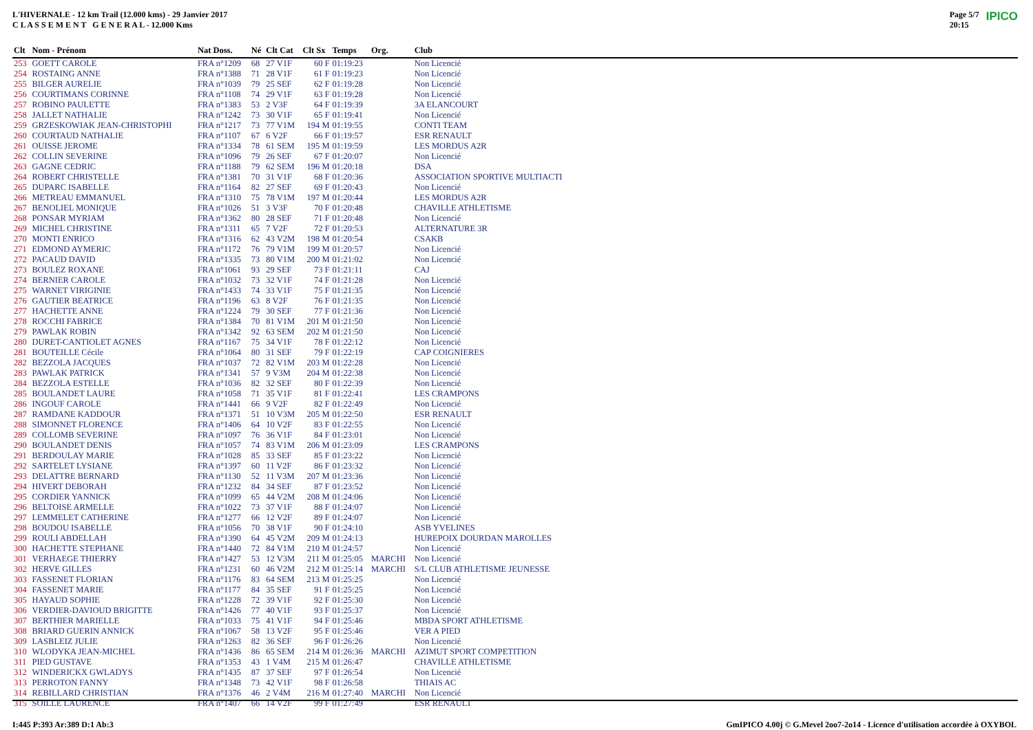L'HIVERNALE - 12 km Trail (12.000 kms) - 29 Janvier 2017
C L A S S E M E N T G E N E R A L - 12.000 Kms
Page 5/7
20:15 IPICO
| Clt | Nom - Prénom | Nat Doss. | Né | Clt Cat | Clt Sx | Temps | Org. | Club | |
| --- | --- | --- | --- | --- | --- | --- | --- | --- | --- |
| 253 | GOETT CAROLE | FRA n°1209 | 68 | 27 V1F | 60 F | 01:19:23 | | Non Licencié | |
| 254 | ROSTAING ANNE | FRA n°1388 | 71 | 28 V1F | 61 F | 01:19:23 | | Non Licencié | |
| 255 | BILGER AURELIE | FRA n°1039 | 79 | 25 SEF | 62 F | 01:19:28 | | Non Licencié | |
| 256 | COURTIMANS CORINNE | FRA n°1108 | 74 | 29 V1F | 63 F | 01:19:28 | | Non Licencié | |
| 257 | ROBINO PAULETTE | FRA n°1383 | 53 | 2 V3F | 64 F | 01:19:39 | | 3A ELANCOURT | |
| 258 | JALLET NATHALIE | FRA n°1242 | 73 | 30 V1F | 65 F | 01:19:41 | | Non Licencié | |
| 259 | GRZESKOWIAK JEAN-CHRISTOPHI | FRA n°1217 | 73 | 77 V1M | 194 M | 01:19:55 | | CONTI TEAM | |
| 260 | COURTAUD NATHALIE | FRA n°1107 | 67 | 6 V2F | 66 F | 01:19:57 | | ESR RENAULT | |
| 261 | OUISSE JEROME | FRA n°1334 | 78 | 61 SEM | 195 M | 01:19:59 | | LES MORDUS A2R | |
| 262 | COLLIN SEVERINE | FRA n°1096 | 79 | 26 SEF | 67 F | 01:20:07 | | Non Licencié | |
| 263 | GAGNE CEDRIC | FRA n°1188 | 79 | 62 SEM | 196 M | 01:20:18 | | DSA | |
| 264 | ROBERT CHRISTELLE | FRA n°1381 | 70 | 31 V1F | 68 F | 01:20:36 | | ASSOCIATION SPORTIVE MULTIACTI | |
| 265 | DUPARC ISABELLE | FRA n°1164 | 82 | 27 SEF | 69 F | 01:20:43 | | Non Licencié | |
| 266 | METREAU EMMANUEL | FRA n°1310 | 75 | 78 V1M | 197 M | 01:20:44 | | LES MORDUS A2R | |
| 267 | BENOLIEL MONIQUE | FRA n°1026 | 51 | 3 V3F | 70 F | 01:20:48 | | CHAVILLE ATHLETISME | |
| 268 | PONSAR MYRIAM | FRA n°1362 | 80 | 28 SEF | 71 F | 01:20:48 | | Non Licencié | |
| 269 | MICHEL CHRISTINE | FRA n°1311 | 65 | 7 V2F | 72 F | 01:20:53 | | ALTERNATURE 3R | |
| 270 | MONTI ENRICO | FRA n°1316 | 62 | 43 V2M | 198 M | 01:20:54 | | CSAKB | |
| 271 | EDMOND AYMERIC | FRA n°1172 | 76 | 79 V1M | 199 M | 01:20:57 | | Non Licencié | |
| 272 | PACAUD DAVID | FRA n°1335 | 73 | 80 V1M | 200 M | 01:21:02 | | Non Licencié | |
| 273 | BOULEZ ROXANE | FRA n°1061 | 93 | 29 SEF | 73 F | 01:21:11 | | CAJ | |
| 274 | BERNIER CAROLE | FRA n°1032 | 73 | 32 V1F | 74 F | 01:21:28 | | Non Licencié | |
| 275 | WARNET VIRIGINIE | FRA n°1433 | 74 | 33 V1F | 75 F | 01:21:35 | | Non Licencié | |
| 276 | GAUTIER BEATRICE | FRA n°1196 | 63 | 8 V2F | 76 F | 01:21:35 | | Non Licencié | |
| 277 | HACHETTE ANNE | FRA n°1224 | 79 | 30 SEF | 77 F | 01:21:36 | | Non Licencié | |
| 278 | ROCCHI FABRICE | FRA n°1384 | 70 | 81 V1M | 201 M | 01:21:50 | | Non Licencié | |
| 279 | PAWLAK ROBIN | FRA n°1342 | 92 | 63 SEM | 202 M | 01:21:50 | | Non Licencié | |
| 280 | DURET-CANTIOLET AGNES | FRA n°1167 | 75 | 34 V1F | 78 F | 01:22:12 | | Non Licencié | |
| 281 | BOUTEILLE Cécile | FRA n°1064 | 80 | 31 SEF | 79 F | 01:22:19 | | CAP COIGNIERES | |
| 282 | BEZZOLA JACQUES | FRA n°1037 | 72 | 82 V1M | 203 M | 01:22:28 | | Non Licencié | |
| 283 | PAWLAK PATRICK | FRA n°1341 | 57 | 9 V3M | 204 M | 01:22:38 | | Non Licencié | |
| 284 | BEZZOLA ESTELLE | FRA n°1036 | 82 | 32 SEF | 80 F | 01:22:39 | | Non Licencié | |
| 285 | BOULANDET LAURE | FRA n°1058 | 71 | 35 V1F | 81 F | 01:22:41 | | LES CRAMPONS | |
| 286 | INGOUF CAROLE | FRA n°1441 | 66 | 9 V2F | 82 F | 01:22:49 | | Non Licencié | |
| 287 | RAMDANE KADDOUR | FRA n°1371 | 51 | 10 V3M | 205 M | 01:22:50 | | ESR RENAULT | |
| 288 | SIMONNET FLORENCE | FRA n°1406 | 64 | 10 V2F | 83 F | 01:22:55 | | Non Licencié | |
| 289 | COLLOMB SEVERINE | FRA n°1097 | 76 | 36 V1F | 84 F | 01:23:01 | | Non Licencié | |
| 290 | BOULANDET DENIS | FRA n°1057 | 74 | 83 V1M | 206 M | 01:23:09 | | LES CRAMPONS | |
| 291 | BERDOULAY MARIE | FRA n°1028 | 85 | 33 SEF | 85 F | 01:23:22 | | Non Licencié | |
| 292 | SARTELET LYSIANE | FRA n°1397 | 60 | 11 V2F | 86 F | 01:23:32 | | Non Licencié | |
| 293 | DELATTRE BERNARD | FRA n°1130 | 52 | 11 V3M | 207 M | 01:23:36 | | Non Licencié | |
| 294 | HIVERT DEBORAH | FRA n°1232 | 84 | 34 SEF | 87 F | 01:23:52 | | Non Licencié | |
| 295 | CORDIER YANNICK | FRA n°1099 | 65 | 44 V2M | 208 M | 01:24:06 | | Non Licencié | |
| 296 | BELTOISE ARMELLE | FRA n°1022 | 73 | 37 V1F | 88 F | 01:24:07 | | Non Licencié | |
| 297 | LEMMELET CATHERINE | FRA n°1277 | 66 | 12 V2F | 89 F | 01:24:07 | | Non Licencié | |
| 298 | BOUDOU ISABELLE | FRA n°1056 | 70 | 38 V1F | 90 F | 01:24:10 | | ASB YVELINES | |
| 299 | ROULI ABDELLAH | FRA n°1390 | 64 | 45 V2M | 209 M | 01:24:13 | | HUREPOIX DOURDAN MAROLLES | |
| 300 | HACHETTE STEPHANE | FRA n°1440 | 72 | 84 V1M | 210 M | 01:24:57 | | Non Licencié | |
| 301 | VERHAEGE THIERRY | FRA n°1427 | 53 | 12 V3M | 211 M | 01:25:05 | MARCHI | Non Licencié | |
| 302 | HERVE GILLES | FRA n°1231 | 60 | 46 V2M | 212 M | 01:25:14 | MARCHI | S/L CLUB ATHLETISME JEUNESSE | |
| 303 | FASSENET FLORIAN | FRA n°1176 | 83 | 64 SEM | 213 M | 01:25:25 | | Non Licencié | |
| 304 | FASSENET MARIE | FRA n°1177 | 84 | 35 SEF | 91 F | 01:25:25 | | Non Licencié | |
| 305 | HAYAUD SOPHIE | FRA n°1228 | 72 | 39 V1F | 92 F | 01:25:30 | | Non Licencié | |
| 306 | VERDIER-DAVIOUD BRIGITTE | FRA n°1426 | 77 | 40 V1F | 93 F | 01:25:37 | | Non Licencié | |
| 307 | BERTHIER MARIELLE | FRA n°1033 | 75 | 41 V1F | 94 F | 01:25:46 | | MBDA SPORT ATHLETISME | |
| 308 | BRIARD GUERIN ANNICK | FRA n°1067 | 58 | 13 V2F | 95 F | 01:25:46 | | VER A PIED | |
| 309 | LASBLEIZ JULIE | FRA n°1263 | 82 | 36 SEF | 96 F | 01:26:26 | | Non Licencié | |
| 310 | WLODYKA JEAN-MICHEL | FRA n°1436 | 86 | 65 SEM | 214 M | 01:26:36 | MARCHI | AZIMUT SPORT COMPETITION | |
| 311 | PIED GUSTAVE | FRA n°1353 | 43 | 1 V4M | 215 M | 01:26:47 | | CHAVILLE ATHLETISME | |
| 312 | WINDERICKX GWLADYS | FRA n°1435 | 87 | 37 SEF | 97 F | 01:26:54 | | Non Licencié | |
| 313 | PERROTON FANNY | FRA n°1348 | 73 | 42 V1F | 98 F | 01:26:58 | | THIAIS AC | |
| 314 | REBILLARD CHRISTIAN | FRA n°1376 | 46 | 2 V4M | 216 M | 01:27:40 | MARCHI | Non Licencié | |
| 315 | SOILLE LAURENCE | FRA n°1407 | 66 | 14 V2F | 99 F | 01:27:49 | | ESR RENAULT | |
I:445 P:393 Ar:389 D:1 Ab:3 GmIPICO 4.00j © G.Mevel 2oo7-2o14 - Licence d'utilisation accordée à OXYBOL